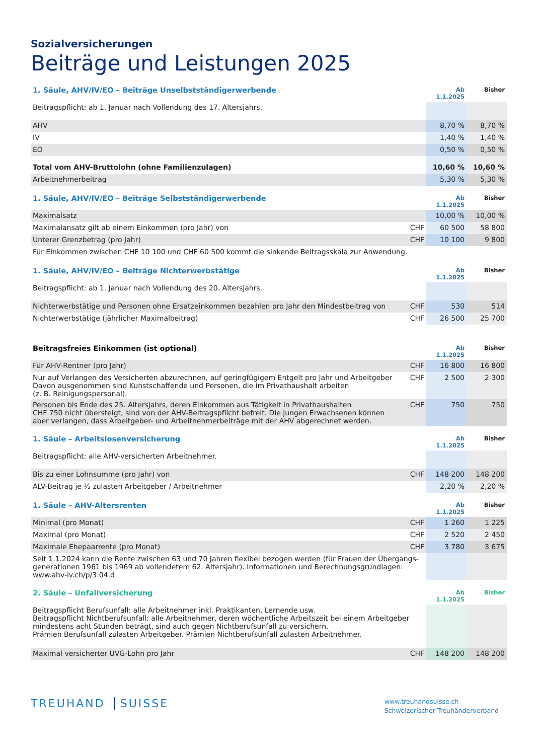Sozialversicherungen
Beiträge und Leistungen 2025
| 1. Säule, AHV/IV/EO – Beiträge Unselbstständigerwerbende | Ab 1.1.2025 | Bisher |
| --- | --- | --- |
| Beitragspflicht: ab 1. Januar nach Vollendung des 17. Altersjahrs. | | |
| AHV | 8,70 % | 8,70 % |
| IV | 1,40 % | 1,40 % |
| EO | 0,50 % | 0,50 % |
| Total vom AHV-Bruttolohn (ohne Familienzulagen) | 10,60 % | 10,60 % |
| Arbeitnehmerbeitrag | 5,30 % | 5,30 % |
| 1. Säule, AHV/IV/EO – Beiträge Selbstständigerwerbende | | Ab 1.1.2025 | Bisher |
| --- | --- | --- | --- |
| Maximalsatz | | 10,00 % | 10,00 % |
| Maximalansatz gilt ab einem Einkommen (pro Jahr) von | CHF | 60 500 | 58 800 |
| Unterer Grenzbetrag (pro Jahr) | CHF | 10 100 | 9 800 |
| Für Einkommen zwischen CHF 10 100 und CHF 60 500 kommt die sinkende Beitragsskala zur Anwendung. | | | |
| 1. Säule, AHV/IV/EO – Beiträge Nichterwerbstätige | | Ab 1.1.2025 | Bisher |
| --- | --- | --- | --- |
| Beitragspflicht: ab 1. Januar nach Vollendung des 20. Altersjahrs. | | | |
| Nichterwerbstätige und Personen ohne Ersatzeinkommen bezahlen pro Jahr den Mindestbeitrag von | CHF | 530 | 514 |
| Nichterwerbstätige (jährlicher Maximalbeitrag) | CHF | 26 500 | 25 700 |
| Beitragsfreies Einkommen (ist optional) | | Ab 1.1.2025 | Bisher |
| --- | --- | --- | --- |
| Für AHV-Rentner (pro Jahr) | CHF | 16 800 | 16 800 |
| Nur auf Verlangen des Versicherten abzurechnen, auf geringfügigem Entgelt pro Jahr und Arbeitgeber Davon ausgenommen sind Kunstschaffende und Personen, die im Privathaushalt arbeiten (z. B. Reinigungspersonal). | CHF | 2 500 | 2 300 |
| Personen bis Ende des 25. Altersjahrs, deren Einkommen aus Tätigkeit in Privathaushalten CHF 750 nicht übersteigt, sind von der AHV-Beitragspflicht befreit. Die jungen Erwachsenen können aber verlangen, dass Arbeitgeber- und Arbeitnehmerbeiträge mit der AHV abgerechnet werden. | CHF | 750 | 750 |
| 1. Säule – Arbeitslosenversicherung | | Ab 1.1.2025 | Bisher |
| --- | --- | --- | --- |
| Beitragspflicht: alle AHV-versicherten Arbeitnehmer. | | | |
| Bis zu einer Lohnsumme (pro Jahr) von | CHF | 148 200 | 148 200 |
| ALV-Beitrag je ½ zulasten Arbeitgeber / Arbeitnehmer | | 2,20 % | 2,20 % |
| 1. Säule – AHV-Altersrenten | | Ab 1.1.2025 | Bisher |
| --- | --- | --- | --- |
| Minimal (pro Monat) | CHF | 1 260 | 1 225 |
| Maximal (pro Monat) | CHF | 2 520 | 2 450 |
| Maximale Ehepaarrente (pro Monat) | CHF | 3 780 | 3 675 |
| Seit 1.1.2024 kann die Rente zwischen 63 und 70 Jahren flexibel bezogen werden (für Frauen der Übergangs- generationen 1961 bis 1969 ab vollendetem 62. Altersjahr). Informationen und Berechnungsgrundlagen: www.ahv-iv.ch/p/3.04.d | | | |
| 2. Säule – Unfallversicherung | | Ab 1.1.2025 | Bisher |
| --- | --- | --- | --- |
| Beitragspflicht Berufsunfall: alle Arbeitnehmer inkl. Praktikanten, Lernende usw. Beitragspflicht Nichtberufsunfall: alle Arbeitnehmer, deren wöchentliche Arbeitszeit bei einem Arbeitgeber mindestens acht Stunden beträgt, sind auch gegen Nichtberufsunfall zu versichern. Prämien Berufsunfall zulasten Arbeitgeber. Prämien Nichtberufsunfall zulasten Arbeitnehmer. | | | |
| Maximal versicherter UVG-Lohn pro Jahr | CHF | 148 200 | 148 200 |
TREUHAND SUISSE
www.treuhandsuisse.ch
Schweizerischer Treuhänderverband